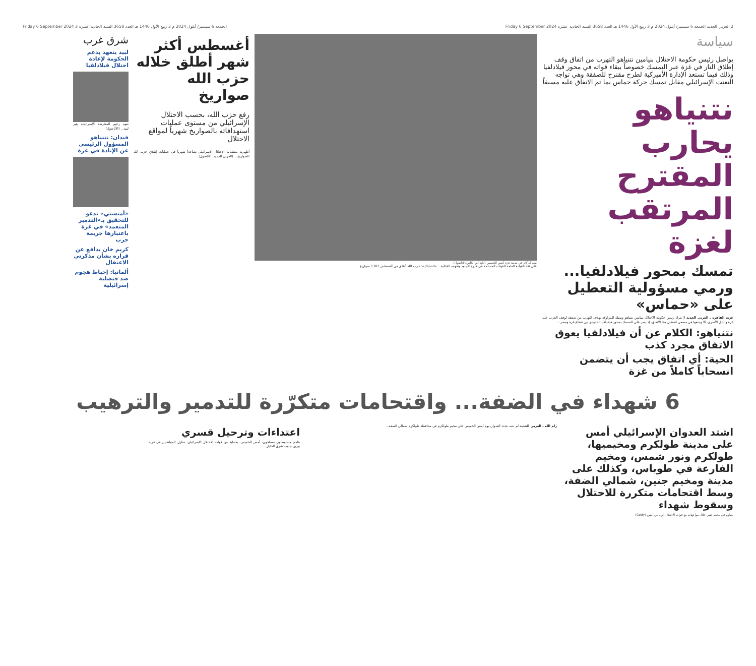2 العربي الجديد الجمعة 6 سبتمبر/ أيلول 2024 م 3 ربيع الأول 1446 هـ العدد 3658 السنة الحادية عشرة Friday 6 September 2024
الجمعة 6 سبتمبر/ أيلول 2024 م 3 ربيع الأول 1446 هـ العدد 3658 السنة الحادية عشرة Friday 6 September 2024 3
سياسة
يواصل رئيس حكومة الاحتلال بنيامين نتنياهو التهرب من اتفاق وقف إطلاق النار في غزة عبر التمسك خصوصاً ببقاء قواته في محور فيلادلفيا وذلك فيما تستعد الإدارة الأميركية لطرح مقترح للصفقة وهي تواجه التعنت الإسرائيلي مقابل تمسك حركة حماس بما تم الاتفاق عليه مسبقاً
نتنياهو يحارب المقترح المرتقب لغزة
تمسك بمحور فيلادلفيا... ورمي مسؤولية التعطيل على «حماس»
غزة، القاهرة ـ العربي الجديد لا يترك رئيس حكومة الاحتلال بنيامين نتنياهو وسيلة للمراوغة بهدف التهرب من صفقة لوقف الحرب على غزة وتبادل الأسرى، إلا ويتبعها في مسعى لتعطيل هذا الاتفاق، إذ يصر على التمسك بمحور فيلادلفيا الحدودي بين قطاع غزة ومصر...
نتنياهو: الكلام عن أن فيلادلفيا يعوق الاتفاق مجرد كذب
الحية: أي اتفاق يجب أن يتضمن انسحاباً كاملاً من غزة
بيت الركام في مدينة غزة أمس الخميس (داود أبو الكاس/الأناضول)
على ثقة القيادة العامة للقوات المسلحة في قدرة الجنود وتفهمه القتالية... «الشاباك»: حزب الله أطلق في أغسطس 1307 صواريخ
أغسطس أكثر شهر أطلق خلاله حزب الله صواريخ
رفع حزب الله، بحسب الاحتلال الإسرائيلي من مستوى عمليات استهدافاته بالصواريخ شهرياً لمواقع الاحتلال
أظهرت معطيات الاحتلال الإسرائيلي تصاعداً شهرياً في عمليات إطلاق حزب الله للصواريخ... (العربي الجديد، الأناضول)
شرق غرب
لبيد يتعهد بدعم الحكومة لإعادة احتلال فيلادلفيا
تعهد زعيم المعارضة الإسرائيلية يئير لبيد... (الأناضول)
فيدان: نتنياهو المسؤول الرئيسي عن الإبادة في غزة
«أمنستي» تدعو للتحقيق بـ«التدمير المتعمد» في غزة باعتبارها جريمة حرب
كريم خان يدافع عن قراره بشأن مذكرتي الاعتقال
ألمانيا: إحباط هجوم ضد قنصلية إسرائيلية
6 شهداء في الضفة... واقتحامات متكرّرة للتدمير والترهيب
اشتد العدوان الإسرائيلي أمس على مدينة طولكرم ومخيميها، طولكرم ونور شمس، ومخيم الفارعة في طوباس، وكذلك على مدينة ومخيم جنين، شمالي الضفة، وسط اقتحامات متكررة للاحتلال وسقوط شهداء
مقاوم في مخيم جنين خلال مواجهات مع قوات الاحتلال، أول من أمس (Getty)
رام الله ـ العربي الجديد لم تنته، تجدد العدوان يوم أمس الخميس على مخيم طولكرم في محافظة طولكرم شمالي الضفة...
اعتداءات وترحيل قسري
هاجم مستوطنون مسلحون، أمس الخميس، بحماية من قوات الاحتلال الإسرائيلي، منازل المواطنين في قرية بيرين جنوب شرق الخليل...